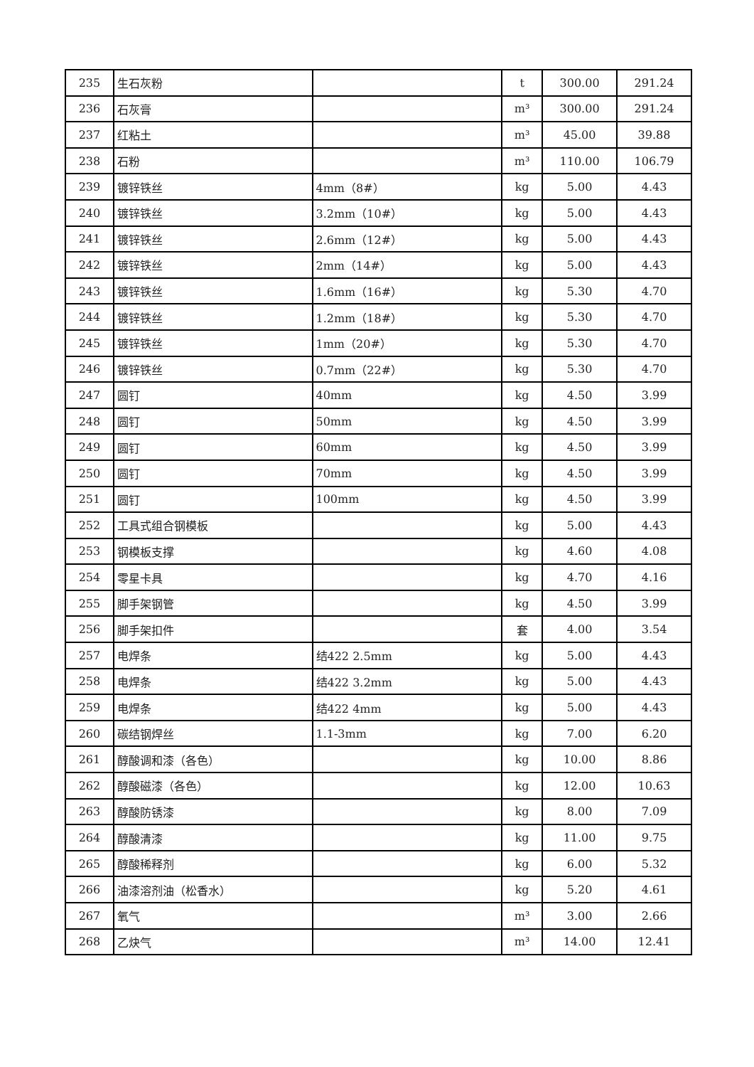| 235 | 生石灰粉 | | t | 300.00 | 291.24 |
| 236 | 石灰膏 | | m³ | 300.00 | 291.24 |
| 237 | 红粘土 | | m³ | 45.00 | 39.88 |
| 238 | 石粉 | | m³ | 110.00 | 106.79 |
| 239 | 镀锌铁丝 | 4mm（8#） | kg | 5.00 | 4.43 |
| 240 | 镀锌铁丝 | 3.2mm（10#） | kg | 5.00 | 4.43 |
| 241 | 镀锌铁丝 | 2.6mm（12#） | kg | 5.00 | 4.43 |
| 242 | 镀锌铁丝 | 2mm（14#） | kg | 5.00 | 4.43 |
| 243 | 镀锌铁丝 | 1.6mm（16#） | kg | 5.30 | 4.70 |
| 244 | 镀锌铁丝 | 1.2mm（18#） | kg | 5.30 | 4.70 |
| 245 | 镀锌铁丝 | 1mm（20#） | kg | 5.30 | 4.70 |
| 246 | 镀锌铁丝 | 0.7mm（22#） | kg | 5.30 | 4.70 |
| 247 | 圆钉 | 40mm | kg | 4.50 | 3.99 |
| 248 | 圆钉 | 50mm | kg | 4.50 | 3.99 |
| 249 | 圆钉 | 60mm | kg | 4.50 | 3.99 |
| 250 | 圆钉 | 70mm | kg | 4.50 | 3.99 |
| 251 | 圆钉 | 100mm | kg | 4.50 | 3.99 |
| 252 | 工具式组合钢模板 | | kg | 5.00 | 4.43 |
| 253 | 钢模板支撑 | | kg | 4.60 | 4.08 |
| 254 | 零星卡具 | | kg | 4.70 | 4.16 |
| 255 | 脚手架钢管 | | kg | 4.50 | 3.99 |
| 256 | 脚手架扣件 | | 套 | 4.00 | 3.54 |
| 257 | 电焊条 | 结422 2.5mm | kg | 5.00 | 4.43 |
| 258 | 电焊条 | 结422 3.2mm | kg | 5.00 | 4.43 |
| 259 | 电焊条 | 结422 4mm | kg | 5.00 | 4.43 |
| 260 | 碳结钢焊丝 | 1.1-3mm | kg | 7.00 | 6.20 |
| 261 | 醇酸调和漆（各色） | | kg | 10.00 | 8.86 |
| 262 | 醇酸磁漆（各色） | | kg | 12.00 | 10.63 |
| 263 | 醇酸防锈漆 | | kg | 8.00 | 7.09 |
| 264 | 醇酸清漆 | | kg | 11.00 | 9.75 |
| 265 | 醇酸稀释剂 | | kg | 6.00 | 5.32 |
| 266 | 油漆溶剂油（松香水） | | kg | 5.20 | 4.61 |
| 267 | 氧气 | | m³ | 3.00 | 2.66 |
| 268 | 乙炔气 | | m³ | 14.00 | 12.41 |